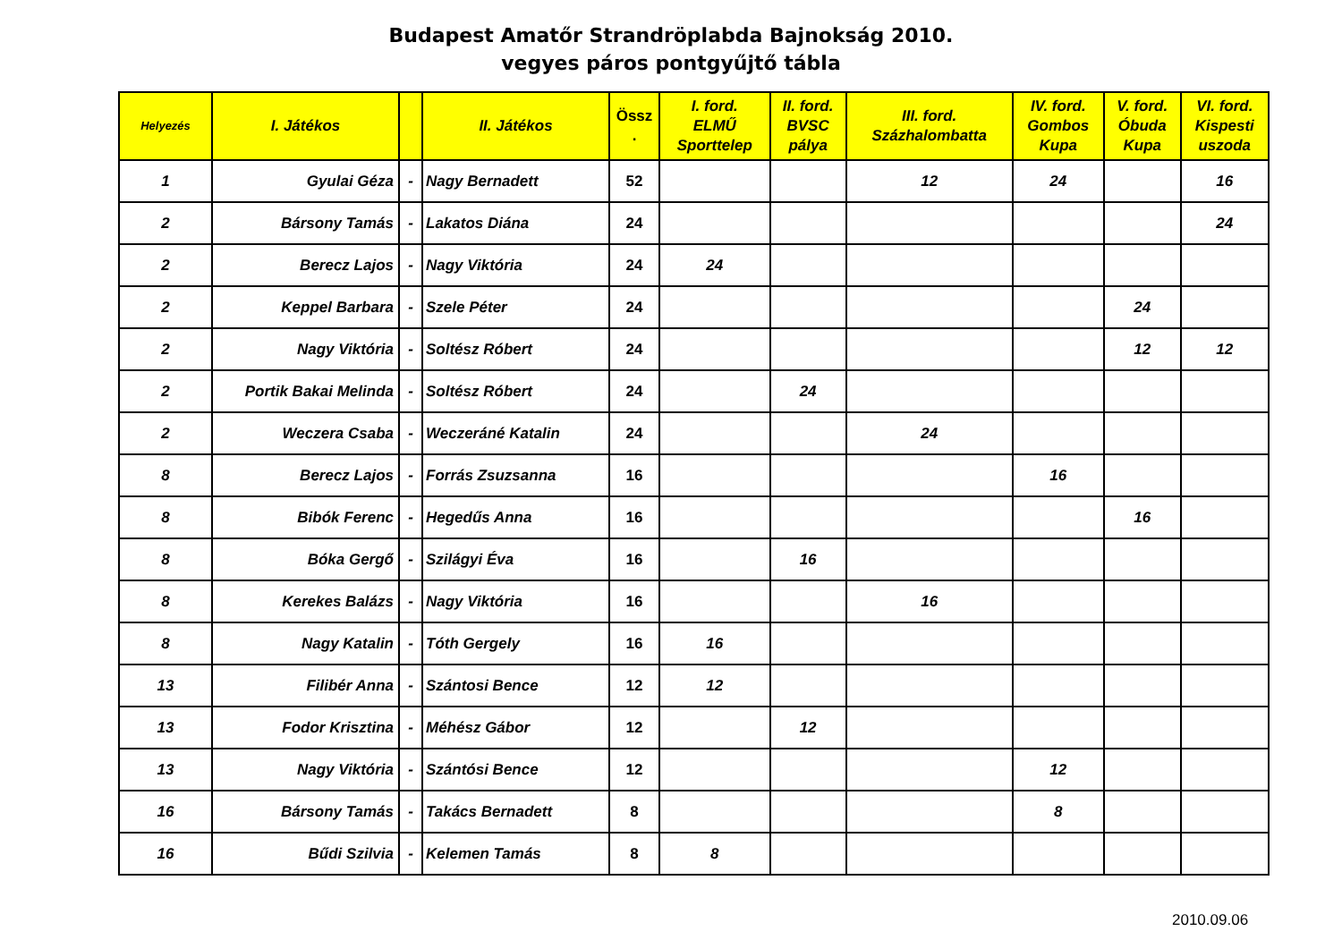Budapest Amatőr Strandröplabda Bajnokság 2010.
vegyes páros pontgyűjtő tábla
| Helyezés | I. Játékos | | II. Játékos | Össz . | I. ford. ELMŰ Sporttelep | II. ford. BVSC pálya | III. ford. Százhalombatta | IV. ford. Gombos Kupa | V. ford. Óbuda Kupa | VI. ford. Kispesti uszoda |
| --- | --- | --- | --- | --- | --- | --- | --- | --- | --- | --- |
| 1 | Gyulai Géza | - | Nagy Bernadett | 52 | | | 12 | 24 | | 16 |
| 2 | Bársony Tamás | - | Lakatos Diána | 24 | | | | | | 24 |
| 2 | Berecz Lajos | - | Nagy Viktória | 24 | 24 | | | | | |
| 2 | Keppel Barbara | - | Szele Péter | 24 | | | | | 24 | |
| 2 | Nagy Viktória | - | Soltész Róbert | 24 | | | | | 12 | 12 |
| 2 | Portik Bakai Melinda | - | Soltész Róbert | 24 | | 24 | | | | |
| 2 | Weczera Csaba | - | Weczeráné Katalin | 24 | | | 24 | | | |
| 8 | Berecz Lajos | - | Forrás Zsuzsanna | 16 | | | | 16 | | |
| 8 | Bibók Ferenc | - | Hegedűs Anna | 16 | | | | | 16 | |
| 8 | Bóka Gergő | - | Szilágyi Éva | 16 | | 16 | | | | |
| 8 | Kerekes Balázs | - | Nagy Viktória | 16 | | | 16 | | | |
| 8 | Nagy Katalin | - | Tóth Gergely | 16 | 16 | | | | | |
| 13 | Filibér Anna | - | Szántosi Bence | 12 | 12 | | | | | |
| 13 | Fodor Krisztina | - | Méhész Gábor | 12 | | 12 | | | | |
| 13 | Nagy Viktória | - | Szántósi Bence | 12 | | | | 12 | | |
| 16 | Bársony Tamás | - | Takács Bernadett | 8 | | | | 8 | | |
| 16 | Bűdi Szilvia | - | Kelemen Tamás | 8 | 8 | | | | | |
2010.09.06